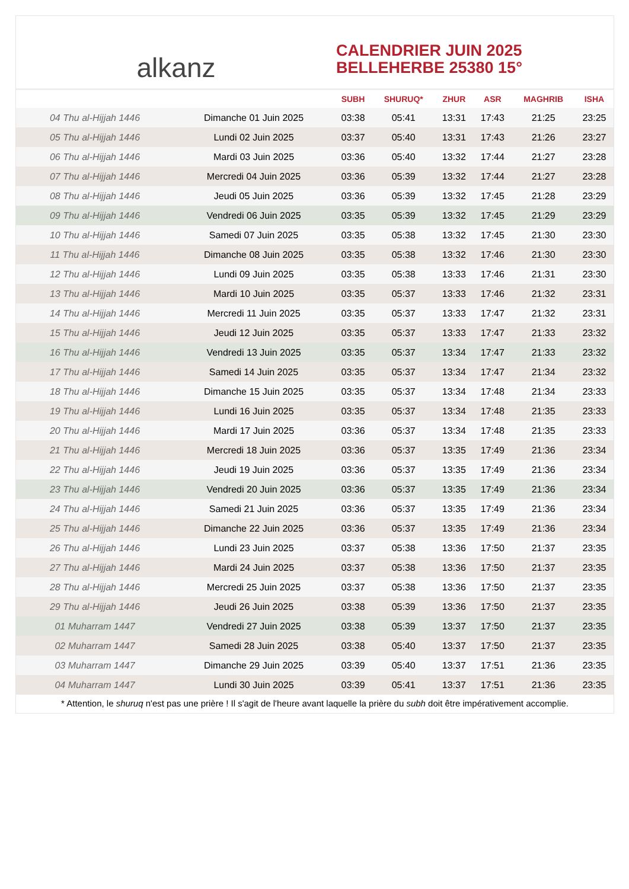alkanz
CALENDRIER JUIN 2025
BELLEHERBE 25380 15°
| | | SUBH | SHURUQ* | ZHUR | ASR | MAGHRIB | ISHA |
| --- | --- | --- | --- | --- | --- | --- | --- |
| 04 Thu al-Hijjah 1446 | Dimanche 01 Juin 2025 | 03:38 | 05:41 | 13:31 | 17:43 | 21:25 | 23:25 |
| 05 Thu al-Hijjah 1446 | Lundi 02 Juin 2025 | 03:37 | 05:40 | 13:31 | 17:43 | 21:26 | 23:27 |
| 06 Thu al-Hijjah 1446 | Mardi 03 Juin 2025 | 03:36 | 05:40 | 13:32 | 17:44 | 21:27 | 23:28 |
| 07 Thu al-Hijjah 1446 | Mercredi 04 Juin 2025 | 03:36 | 05:39 | 13:32 | 17:44 | 21:27 | 23:28 |
| 08 Thu al-Hijjah 1446 | Jeudi 05 Juin 2025 | 03:36 | 05:39 | 13:32 | 17:45 | 21:28 | 23:29 |
| 09 Thu al-Hijjah 1446 | Vendredi 06 Juin 2025 | 03:35 | 05:39 | 13:32 | 17:45 | 21:29 | 23:29 |
| 10 Thu al-Hijjah 1446 | Samedi 07 Juin 2025 | 03:35 | 05:38 | 13:32 | 17:45 | 21:30 | 23:30 |
| 11 Thu al-Hijjah 1446 | Dimanche 08 Juin 2025 | 03:35 | 05:38 | 13:32 | 17:46 | 21:30 | 23:30 |
| 12 Thu al-Hijjah 1446 | Lundi 09 Juin 2025 | 03:35 | 05:38 | 13:33 | 17:46 | 21:31 | 23:30 |
| 13 Thu al-Hijjah 1446 | Mardi 10 Juin 2025 | 03:35 | 05:37 | 13:33 | 17:46 | 21:32 | 23:31 |
| 14 Thu al-Hijjah 1446 | Mercredi 11 Juin 2025 | 03:35 | 05:37 | 13:33 | 17:47 | 21:32 | 23:31 |
| 15 Thu al-Hijjah 1446 | Jeudi 12 Juin 2025 | 03:35 | 05:37 | 13:33 | 17:47 | 21:33 | 23:32 |
| 16 Thu al-Hijjah 1446 | Vendredi 13 Juin 2025 | 03:35 | 05:37 | 13:34 | 17:47 | 21:33 | 23:32 |
| 17 Thu al-Hijjah 1446 | Samedi 14 Juin 2025 | 03:35 | 05:37 | 13:34 | 17:47 | 21:34 | 23:32 |
| 18 Thu al-Hijjah 1446 | Dimanche 15 Juin 2025 | 03:35 | 05:37 | 13:34 | 17:48 | 21:34 | 23:33 |
| 19 Thu al-Hijjah 1446 | Lundi 16 Juin 2025 | 03:35 | 05:37 | 13:34 | 17:48 | 21:35 | 23:33 |
| 20 Thu al-Hijjah 1446 | Mardi 17 Juin 2025 | 03:36 | 05:37 | 13:34 | 17:48 | 21:35 | 23:33 |
| 21 Thu al-Hijjah 1446 | Mercredi 18 Juin 2025 | 03:36 | 05:37 | 13:35 | 17:49 | 21:36 | 23:34 |
| 22 Thu al-Hijjah 1446 | Jeudi 19 Juin 2025 | 03:36 | 05:37 | 13:35 | 17:49 | 21:36 | 23:34 |
| 23 Thu al-Hijjah 1446 | Vendredi 20 Juin 2025 | 03:36 | 05:37 | 13:35 | 17:49 | 21:36 | 23:34 |
| 24 Thu al-Hijjah 1446 | Samedi 21 Juin 2025 | 03:36 | 05:37 | 13:35 | 17:49 | 21:36 | 23:34 |
| 25 Thu al-Hijjah 1446 | Dimanche 22 Juin 2025 | 03:36 | 05:37 | 13:35 | 17:49 | 21:36 | 23:34 |
| 26 Thu al-Hijjah 1446 | Lundi 23 Juin 2025 | 03:37 | 05:38 | 13:36 | 17:50 | 21:37 | 23:35 |
| 27 Thu al-Hijjah 1446 | Mardi 24 Juin 2025 | 03:37 | 05:38 | 13:36 | 17:50 | 21:37 | 23:35 |
| 28 Thu al-Hijjah 1446 | Mercredi 25 Juin 2025 | 03:37 | 05:38 | 13:36 | 17:50 | 21:37 | 23:35 |
| 29 Thu al-Hijjah 1446 | Jeudi 26 Juin 2025 | 03:38 | 05:39 | 13:36 | 17:50 | 21:37 | 23:35 |
| 01 Muharram 1447 | Vendredi 27 Juin 2025 | 03:38 | 05:39 | 13:37 | 17:50 | 21:37 | 23:35 |
| 02 Muharram 1447 | Samedi 28 Juin 2025 | 03:38 | 05:40 | 13:37 | 17:50 | 21:37 | 23:35 |
| 03 Muharram 1447 | Dimanche 29 Juin 2025 | 03:39 | 05:40 | 13:37 | 17:51 | 21:36 | 23:35 |
| 04 Muharram 1447 | Lundi 30 Juin 2025 | 03:39 | 05:41 | 13:37 | 17:51 | 21:36 | 23:35 |
* Attention, le shuruq n'est pas une prière ! Il s'agit de l'heure avant laquelle la prière du subh doit être impérativement accomplie.